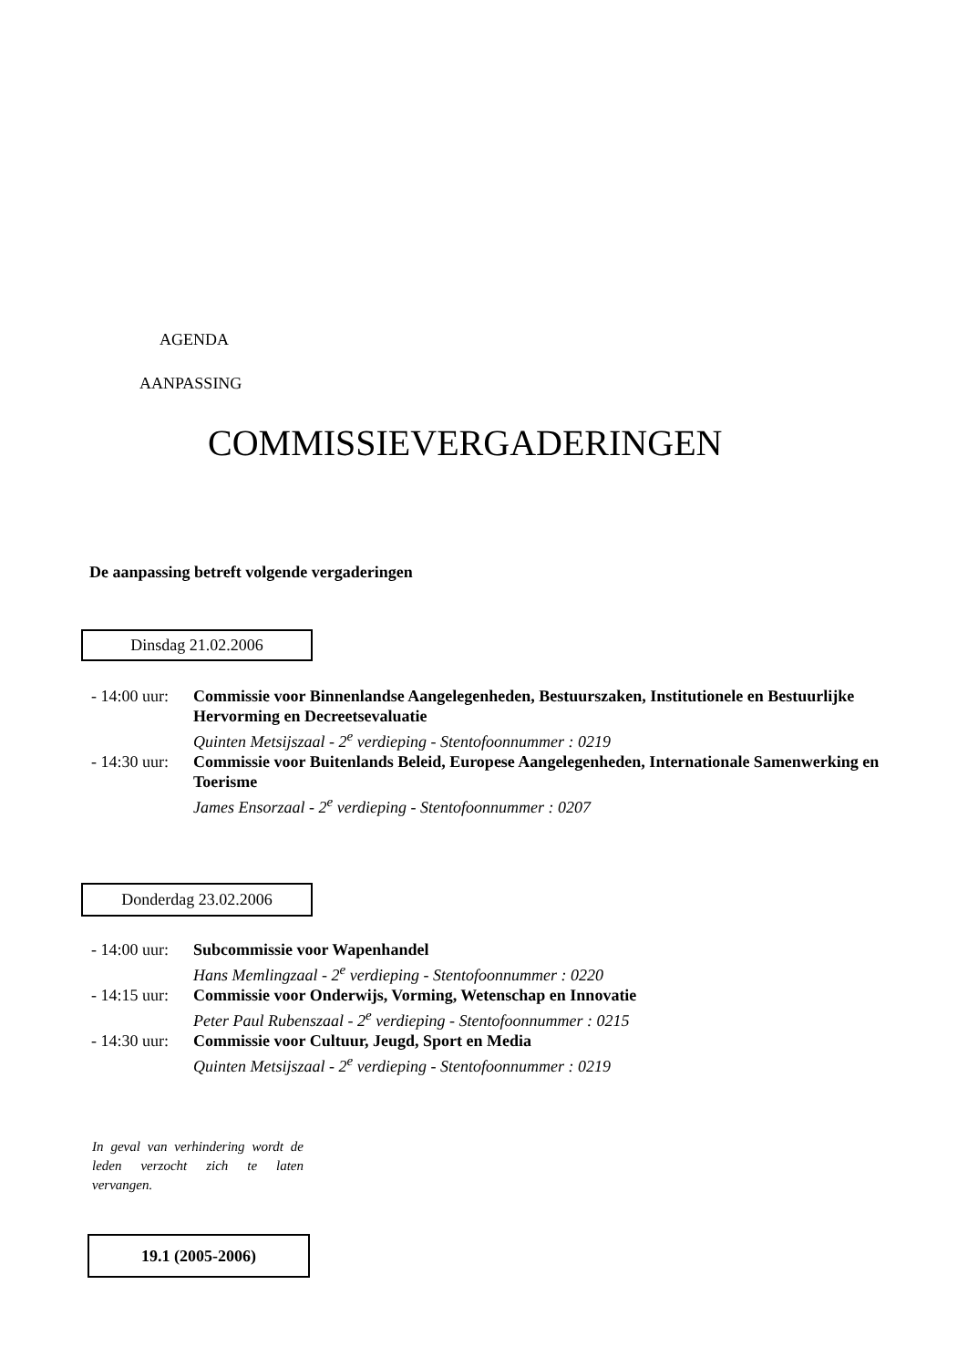AGENDA
AANPASSING
COMMISSIEVERGADERINGEN
De aanpassing betreft volgende vergaderingen
Dinsdag 21.02.2006
- 14:00 uur:
Commissie voor Binnenlandse Aangelegenheden, Bestuurszaken, Institutionele en Bestuurlijke Hervorming en Decreetsevaluatie
Quinten Metsijszaal - 2<sup>e</sup> verdieping - Stentofoonnummer : 0219
- 14:30 uur:
Commissie voor Buitenlands Beleid, Europese Aangelegenheden, Internationale Samenwerking en Toerisme
James Ensorzaal - 2<sup>e</sup> verdieping - Stentofoonnummer : 0207
Donderdag 23.02.2006
- 14:00 uur:
Subcommissie voor Wapenhandel
Hans Memlingzaal - 2<sup>e</sup> verdieping - Stentofoonnummer : 0220
- 14:15 uur:
Commissie voor Onderwijs, Vorming, Wetenschap en Innovatie
Peter Paul Rubenszaal - 2<sup>e</sup> verdieping - Stentofoonnummer : 0215
- 14:30 uur:
Commissie voor Cultuur, Jeugd, Sport en Media
Quinten Metsijszaal - 2<sup>e</sup> verdieping - Stentofoonnummer : 0219
In geval van verhindering wordt de leden verzocht zich te laten vervangen.
19.1 (2005-2006)